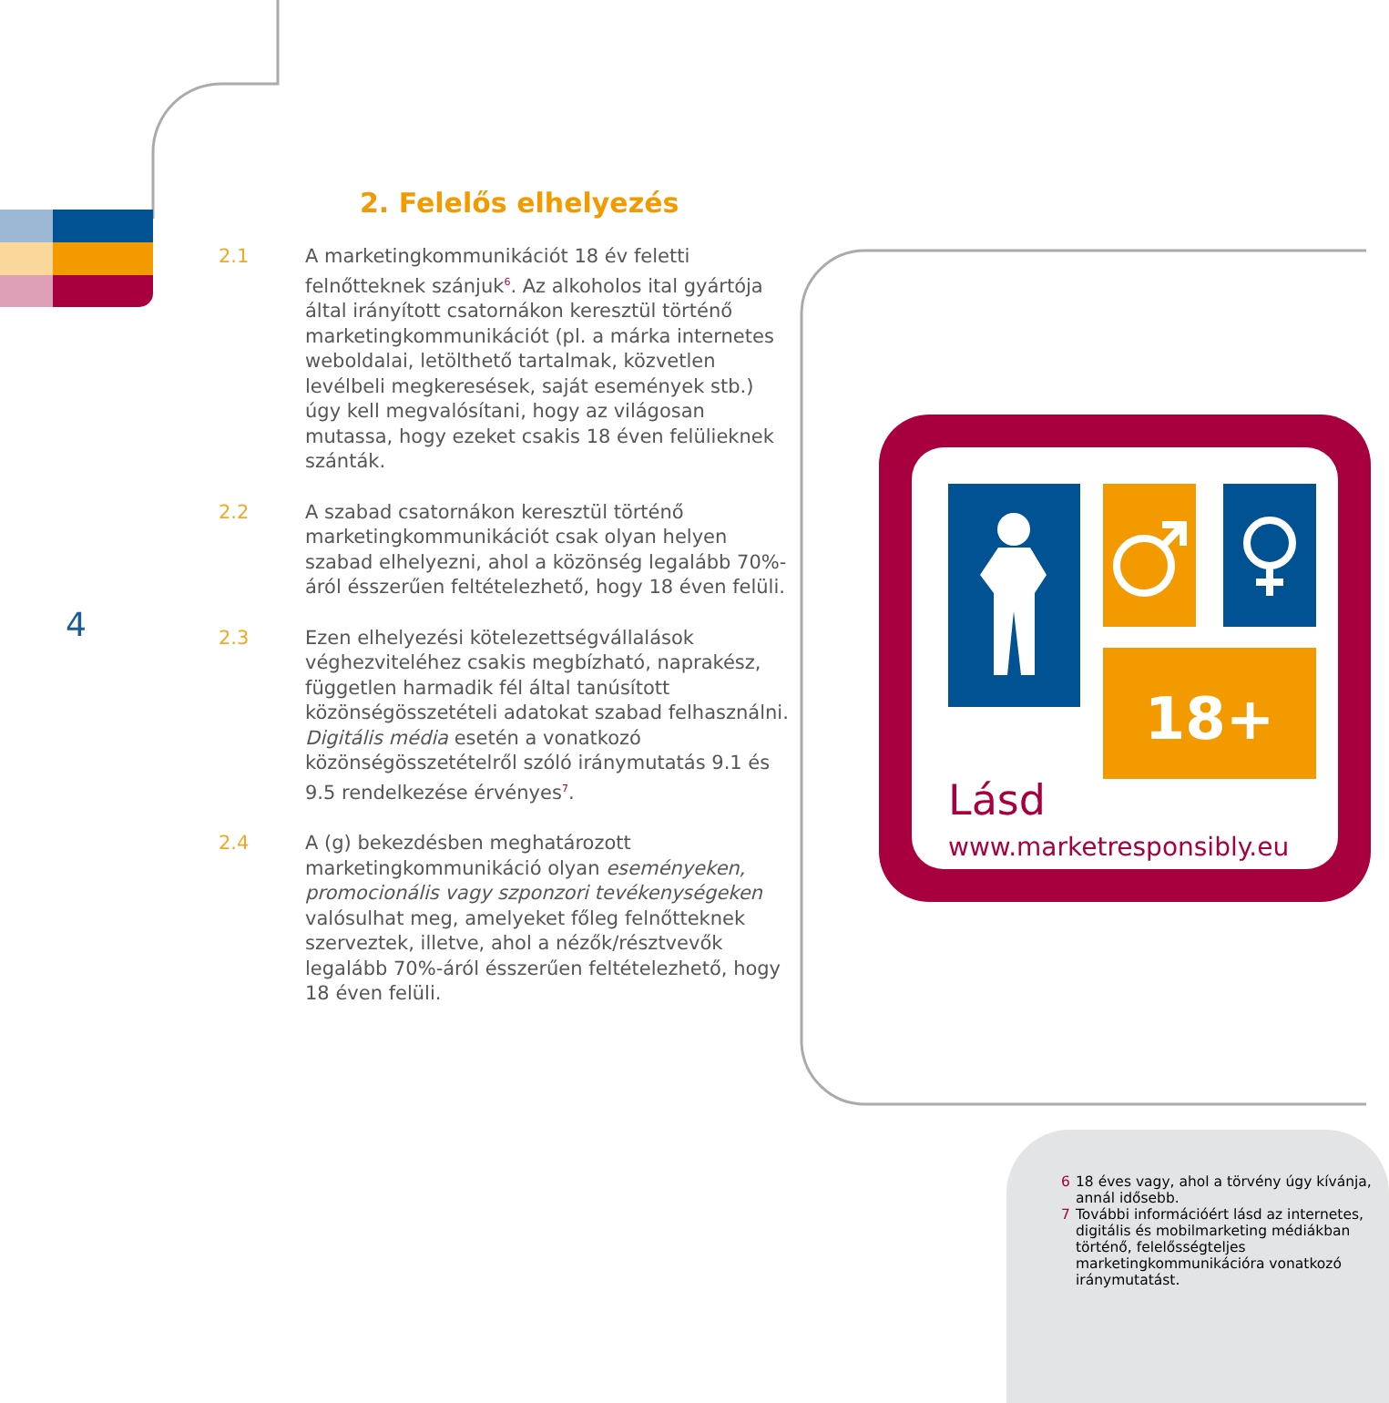2. Felelős elhelyezés
2.1 A marketingkommunikációt 18 év feletti felnőtteknek szánjuk<sup>6</sup>. Az alkoholos ital gyártója által irányított csatornákon keresztül történő marketingkommunikációt (pl. a márka internetes weboldalai, letölthető tartalmak, közvetlen levélbeli megkeresések, saját események stb.) úgy kell megvalósítani, hogy az világosan mutassa, hogy ezeket csakis 18 éven felülieknek szánták.
2.2 A szabad csatornákon keresztül történő marketingkommunikációt csak olyan helyen szabad elhelyezni, ahol a közönség legalább 70%-áról ésszerűen feltételezhető, hogy 18 éven felüli.
2.3 Ezen elhelyezési kötelezettségvállalások véghezviteléhez csakis megbízható, naprakész, független harmadik fél által tanúsított közönségösszetételi adatokat szabad felhasználni. Digitális média esetén a vonatkozó közönségösszetételről szóló iránymutatás 9.1 és 9.5 rendelkezése érvényes<sup>7</sup>.
2.4 A (g) bekezdésben meghatározott marketingkommunikáció olyan eseményeken, promocionális vagy szponzori tevékenységeken valósulhat meg, amelyeket főleg felnőtteknek szerveztek, illetve, ahol a nézők/résztvevők legalább 70%-áról ésszerűen feltételezhető, hogy 18 éven felüli.
4
18+
Lásd
www.marketresponsibly.eu
6 18 éves vagy, ahol a törvény úgy kívánja, annál idősebb.
7 További információért lásd az internetes, digitális és mobilmarketing médiákban történő, felelősségteljes marketingkommunikációra vonatkozó iránymutatást.